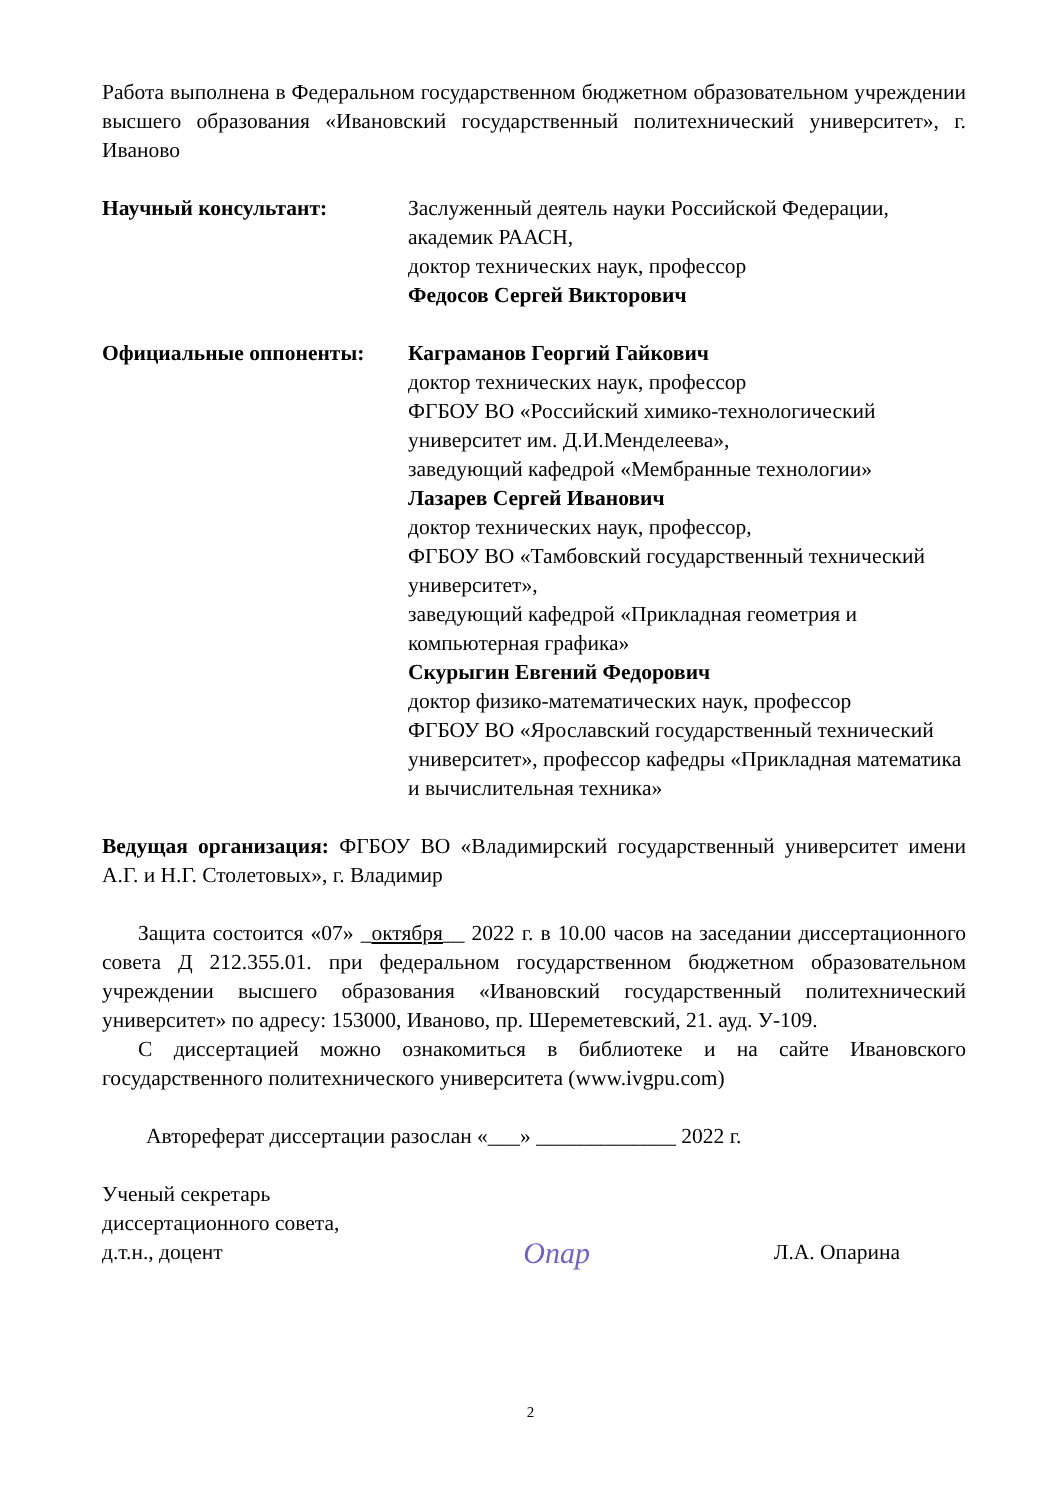Работа выполнена в Федеральном государственном бюджетном образовательном учреждении высшего образования «Ивановский государственный политехнический университет», г. Иваново
Научный консультант: Заслуженный деятель науки Российской Федерации, академик РААСН,
доктор технических наук, профессор
Федосов Сергей Викторович
Официальные оппоненты: Каграманов Георгий Гайкович
доктор технических наук, профессор
ФГБОУ ВО «Российский химико-технологический университет им. Д.И.Менделеева»,
заведующий кафедрой «Мембранные технологии»
Лазарев Сергей Иванович
доктор технических наук, профессор,
ФГБОУ ВО «Тамбовский государственный технический университет»,
заведующий кафедрой «Прикладная геометрия и компьютерная графика»
Скурыгин Евгений Федорович
доктор физико-математических наук, профессор
ФГБОУ ВО «Ярославский государственный технический университет», профессор кафедры «Прикладная математика и вычислительная техника»
Ведущая организация: ФГБОУ ВО «Владимирский государственный университет имени А.Г. и Н.Г. Столетовых», г. Владимир
Защита состоится «07» _октября__ 2022 г. в 10.00 часов на заседании диссертационного совета Д 212.355.01. при федеральном государственном бюджетном образовательном учреждении высшего образования «Ивановский государственный политехнический университет» по адресу: 153000, Иваново, пр. Шереметевский, 21. ауд. У-109.
С диссертацией можно ознакомиться в библиотеке и на сайте Ивановского государственного политехнического университета (www.ivgpu.com)
Автореферат диссертации разослан «___» _____________ 2022 г.
Ученый секретарь
диссертационного совета,
д.т.н., доцент
Опар
Л.А. Опарина
2